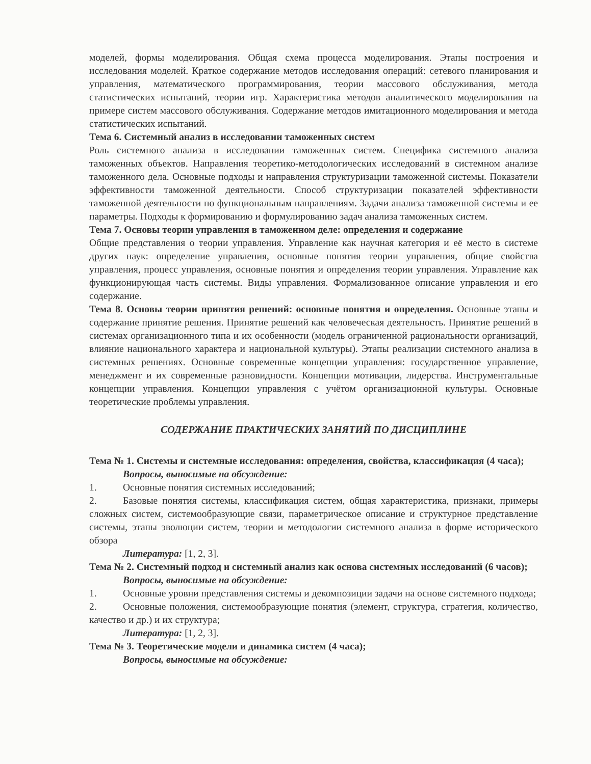моделей, формы моделирования. Общая схема процесса моделирования. Этапы построения и исследования моделей. Краткое содержание методов исследования операций: сетевого планирования и управления, математического программирования, теории массового обслуживания, метода статистических испытаний, теории игр. Характеристика методов аналитического моделирования на примере систем массового обслуживания. Содержание методов имитационного моделирования и метода статистических испытаний.
Тема 6. Системный анализ в исследовании таможенных систем
Роль системного анализа в исследовании таможенных систем. Специфика системного анализа таможенных объектов. Направления теоретико-методологических исследований в системном анализе таможенного дела. Основные подходы и направления структуризации таможенной системы. Показатели эффективности таможенной деятельности. Способ структуризации показателей эффективности таможенной деятельности по функциональным направлениям. Задачи анализа таможенной системы и ее параметры. Подходы к формированию и формулированию задач анализа таможенных систем.
Тема 7. Основы теории управления в таможенном деле: определения и содержание
Общие представления о теории управления. Управление как научная категория и её место в системе других наук: определение управления, основные понятия теории управления, общие свойства управления, процесс управления, основные понятия и определения теории управления. Управление как функционирующая часть системы. Виды управления. Формализованное описание управления и его содержание.
Тема 8. Основы теории принятия решений: основные понятия и определения. Основные этапы и содержание принятие решения. Принятие решений как человеческая деятельность. Принятие решений в системах организационного типа и их особенности (модель ограниченной рациональности организаций, влияние национального характера и национальной культуры). Этапы реализации системного анализа в системных решениях. Основные современные концепции управления: государственное управление, менеджмент и их современные разновидности. Концепции мотивации, лидерства. Инструментальные концепции управления. Концепции управления с учётом организационной культуры. Основные теоретические проблемы управления.
СОДЕРЖАНИЕ ПРАКТИЧЕСКИХ ЗАНЯТИЙ ПО ДИСЦИПЛИНЕ
Тема № 1. Системы и системные исследования: определения, свойства, классификация (4 часа);
Вопросы, выносимые на обсуждение:
1. Основные понятия системных исследований;
2. Базовые понятия системы, классификация систем, общая характеристика, признаки, примеры сложных систем, системообразующие связи, параметрическое описание и структурное представление системы, этапы эволюции систем, теории и методологии системного анализа в форме исторического обзора
Литература: [1, 2, 3].
Тема № 2. Системный подход и системный анализ как основа системных исследований (6 часов);
Вопросы, выносимые на обсуждение:
1. Основные уровни представления системы и декомпозиции задачи на основе системного подхода;
2. Основные положения, системообразующие понятия (элемент, структура, стратегия, количество, качество и др.) и их структура;
Литература: [1, 2, 3].
Тема № 3. Теоретические модели и динамика систем (4 часа);
Вопросы, выносимые на обсуждение: